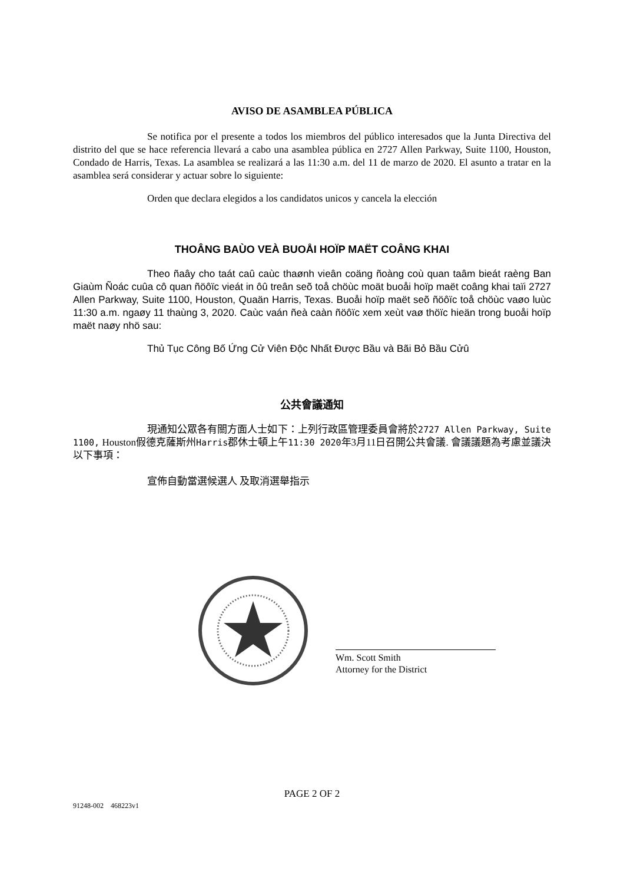AVISO DE ASAMBLEA PÚBLICA
Se notifica por el presente a todos los miembros del público interesados que la Junta Directiva del distrito del que se hace referencia llevará a cabo una asamblea pública en 2727 Allen Parkway, Suite 1100, Houston, Condado de Harris, Texas. La asamblea se realizará a las 11:30 a.m. del 11 de marzo de 2020. El asunto a tratar en la asamblea será considerar y actuar sobre lo siguiente:
Orden que declara elegidos a los candidatos unicos y cancela la elección
THOÂNG BAÙO VEÀ BUOÅI HOÏP MAËT COÂNG KHAI
Theo ñaây cho taát caû caùc thaønh vieân coäng ñoàng coù quan taâm bieát raèng Ban Giaùm Ñoác cuûa cô quan ñöôïc vieát in ôû treân seõ toå chöùc moät buoåi hoïp maët coâng khai taïi 2727 Allen Parkway, Suite 1100, Houston, Quaän Harris, Texas. Buoåi hoïp maët seõ ñöôïc toå chöùc vaøo luùc 11:30 a.m. ngaøy 11 thaùng 3, 2020. Caùc vaán ñeà caàn ñöôïc xem xeùt vaø thöïc hieän trong buoåi hoïp maët naøy nhö sau:
Thủ Tục Công Bố Ứng Cử Viên Độc Nhất Được Bầu và Bãi Bỏ Bầu Cửû
公共會議通知
現通知公眾各有關方面人士如下：上列行政區管理委員會將於2727 Allen Parkway, Suite 1100, Houston假德克薩斯州Harris郡休士頓上午11:30 2020年3月11日召開公共會議. 會議議題為考慮並議決以下事項：
宣佈自動當選候選人 及取消選舉指示
Wm. Scott Smith
Attorney for the District
PAGE 2 OF 2
91248-002 468223v1